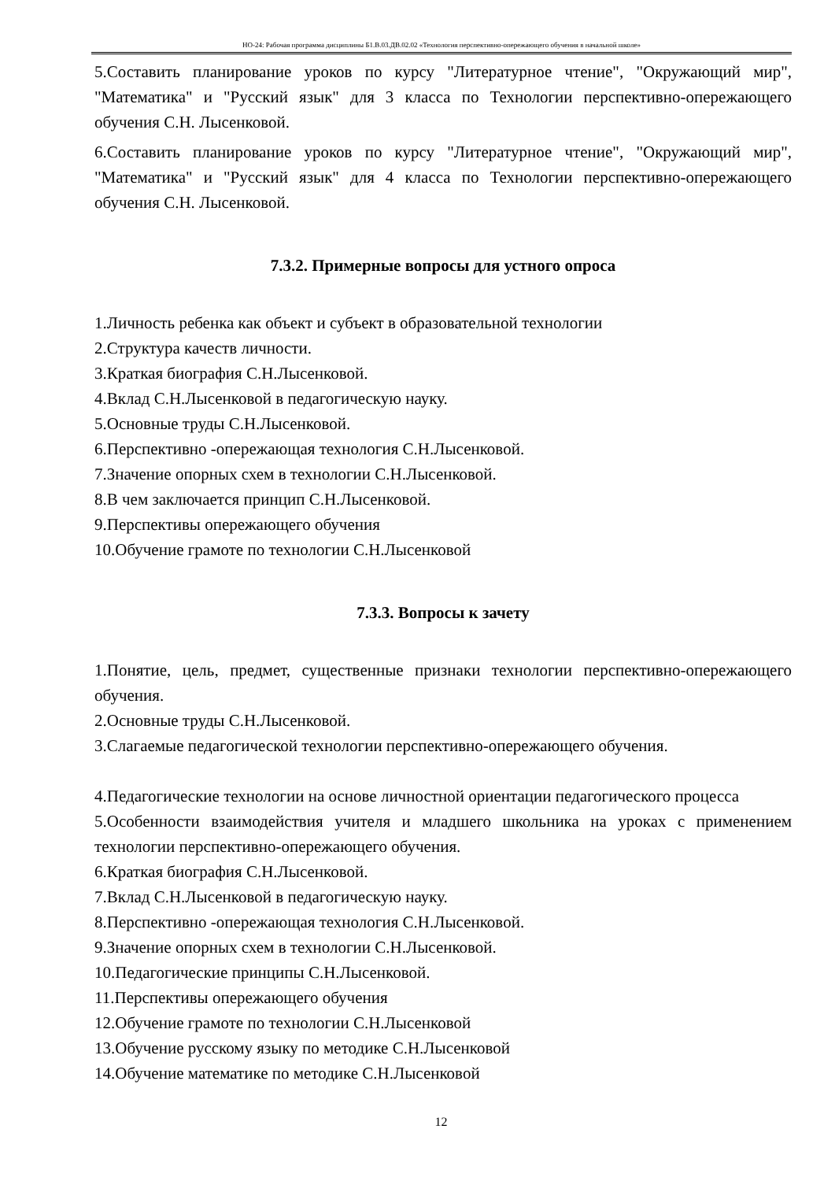НО-24: Рабочая программа дисциплины Б1.В.03.ДВ.02.02 «Технология перспективно-опережающего обучения в начальной школе»
5.Составить планирование уроков по курсу "Литературное чтение", "Окружающий мир", "Математика" и "Русский язык" для 3 класса по Технологии перспективно-опережающего обучения С.Н. Лысенковой.
6.Составить планирование уроков по курсу "Литературное чтение", "Окружающий мир", "Математика" и "Русский язык" для 4 класса по Технологии перспективно-опережающего обучения С.Н. Лысенковой.
7.3.2. Примерные вопросы для устного опроса
1.Личность ребенка как объект и субъект в образовательной технологии
2.Структура качеств личности.
3.Краткая биография С.Н.Лысенковой.
4.Вклад С.Н.Лысенковой в педагогическую науку.
5.Основные труды С.Н.Лысенковой.
6.Перспективно -опережающая технология С.Н.Лысенковой.
7.Значение опорных схем в технологии С.Н.Лысенковой.
8.В чем заключается принцип С.Н.Лысенковой.
9.Перспективы опережающего обучения
10.Обучение грамоте по технологии С.Н.Лысенковой
7.3.3. Вопросы к зачету
1.Понятие, цель, предмет, существенные признаки технологии перспективно-опережающего обучения.
2.Основные труды С.Н.Лысенковой.
3.Слагаемые педагогической технологии перспективно-опережающего обучения.
4.Педагогические технологии на основе личностной ориентации педагогического процесса
5.Особенности взаимодействия учителя и младшего школьника на уроках с применением технологии перспективно-опережающего обучения.
6.Краткая биография С.Н.Лысенковой.
7.Вклад С.Н.Лысенковой в педагогическую науку.
8.Перспективно -опережающая технология С.Н.Лысенковой.
9.Значение опорных схем в технологии С.Н.Лысенковой.
10.Педагогические принципы С.Н.Лысенковой.
11.Перспективы опережающего обучения
12.Обучение грамоте по технологии С.Н.Лысенковой
13.Обучение русскому языку по методике С.Н.Лысенковой
14.Обучение математике по методике С.Н.Лысенковой
12